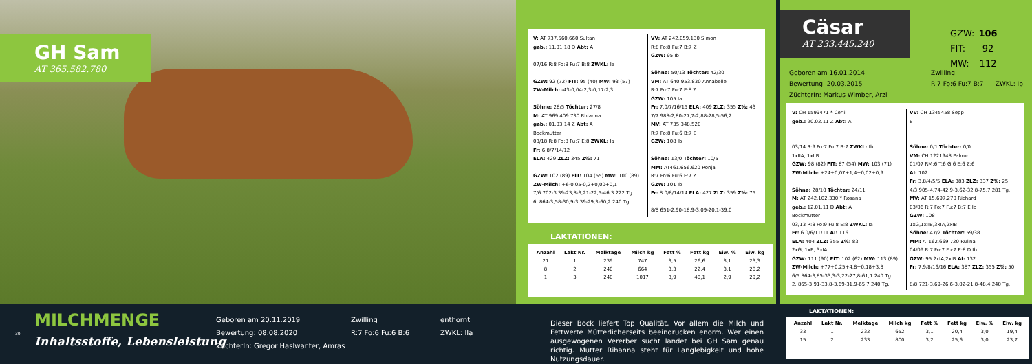GH Sam
AT 365.582.780
V: AT 737.560.660 Sultan
geb.: 11.01.18 D Abt: A
07/16 R:8 Fo:8 Fu:7 B:8 ZWKL: Ia
GZW: 92 (72) FIT: 95 (40) MW: 93 (57)
ZW-Milch: -43-0,04-2,3-0,17-2,3
Söhne: 28/5 Töchter: 27/8
M: AT 969.409.730 Rhianna
geb.: 01.03.14 Z Abt: A
Bockmutter
03/18 R:8 Fo:8 Fu:7 E:8 ZWKL: Ia
Fr: 6.8/7/14/12
ELA: 429 ZLZ: 345 Z%: 71
GZW: 102 (89) FIT: 104 (55) MW: 100 (89)
ZW-Milch: +6-0,05-0,2+0,00+0,1
7/6 702-3,39-23,8-3,21-22,5-46,3 222 Tg.
6. 864-3,58-30,9-3,39-29,3-60,2 240 Tg.
VV: AT 242.059.130 Simon
R:8 Fo:8 Fu:7 B:7 Z
GZW: 95 Ib
Söhne: 50/13 Töchter: 42/30
VM: AT 640.953.830 Annabelle
R:7 Fo:7 Fu:7 E:8 Z
GZW: 105 Ia
Fr: 7.0/7/16/15 ELA: 409 ZLZ: 355 Z%: 43
7/7 988-2,80-27,7-2,88-28,5-56,2
MV: AT 735.348.520
R:7 Fo:8 Fu:6 B:7 E
GZW: 108 Ib
Söhne: 13/0 Töchter: 10/5
MM: AT461.656.620 Ronja
R:7 Fo:6 Fu:6 E:7 Z
GZW: 101 Ib
Fr: 8.0/8/14/14 ELA: 427 ZLZ: 359 Z%: 75
8/8 651-2,90-18,9-3,09-20,1-39,0
LAKTATIONEN:
| Anzahl | Lakt Nr. | Melktage | Milch kg | Fett % | Fett kg | Eiw. % | Eiw. kg |
| --- | --- | --- | --- | --- | --- | --- | --- |
| 21 | 1 | 239 | 747 | 3,5 | 26,6 | 3,1 | 23,3 |
| 8 | 2 | 240 | 664 | 3,3 | 22,4 | 3,1 | 20,2 |
| 1 | 3 | 240 | 1017 | 3,9 | 40,1 | 2,9 | 29,2 |
Cäsar
AT 233.445.240
| GZW: | 106 |
| FIT: | 92 |
| MW: | 112 |
Geboren am 16.01.2014
Bewertung: 20.03.2015
ZüchterIn: Markus Wimber, Arzl
Zwilling
R:7 Fo:6 Fu:7 B:7 ZWKL: Ib
V: CH 1599471 * Cerli
geb.: 20.02.11 Z Abt: A
03/14 R:9 Fo:7 Fu:7 B:7 ZWKL: Ib
1xIIA, 1xIIB
GZW: 98 (82) FIT: 87 (54) MW: 103 (71)
ZW-Milch: +24+0,07+1,4+0,02+0,9
Söhne: 28/10 Töchter: 24/11
M: AT 242.102.330 * Rosana
geb.: 12.01.11 D Abt: A
Bockmutter
03/13 R:8 Fo:9 Fu:8 E:8 ZWKL: Ia
Fr: 6.0/6/11/11 AI: 116
ELA: 404 ZLZ: 355 Z%: 83
2xG, 1xE, 3xIA
GZW: 111 (90) FIT: 102 (62) MW: 113 (89)
ZW-Milch: +77+0,25+4,8+0,18+3,8
6/5 864-3,85-33,3-3,22-27,8-61,1 240 Tg.
2. 865-3,91-33,8-3,69-31,9-65,7 240 Tg.
VV: CH 1345458 Sepp
E
Söhne: 0/1 Töchter: 0/0
VM: CH 1221948 Palme
01/07 RM:6 T:6 G:6 E:6 Z:6
AI: 102
Fr: 3.8/4/5/5 ELA: 383 ZLZ: 337 Z%: 25
4/3 905-4,74-42,9-3,62-32,8-75,7 281 Tg.
MV: AT 15.697.270 Richard
03/06 R:7 Fo:7 Fu:7 B:7 E Ib
GZW: 108
1xG,1xIIB,3xIA,2xIB
Söhne: 47/2 Töchter: 59/38
MM: AT162.669.720 Rulina
04/09 R:7 Fo:7 Fu:7 E:8 D Ib
GZW: 95 2xIA,2xIB AI: 132
Fr: 7.9/8/16/16 ELA: 387 ZLZ: 355 Z%: 50
8/8 721-3,69-26,6-3,02-21,8-48,4 240 Tg.
30
MILCHMENGE
Inhaltsstoffe, Lebensleistung
Geboren am 20.11.2019
Bewertung: 08.08.2020
ZüchterIn: Gregor Haslwanter, Amras
Zwilling
R:7 Fo:6 Fu:6 B:6
enthornt
ZWKL: IIa
Dieser Bock liefert Top Qualität. Vor allem die Milch und Fettwerte Mütterlicherseits beeindrucken enorm. Wer einen ausgewogenen Vererber sucht landet bei GH Sam genau richtig. Mutter Rihanna steht für Langlebigkeit und hohe Nutzungsdauer.
LAKTATIONEN:
| Anzahl | Lakt Nr. | Melktage | Milch kg | Fett % | Fett kg | Eiw. % | Eiw. kg |
| --- | --- | --- | --- | --- | --- | --- | --- |
| 33 | 1 | 232 | 652 | 3,1 | 20,4 | 3,0 | 19,4 |
| 15 | 2 | 233 | 800 | 3,2 | 25,6 | 3,0 | 23,7 |